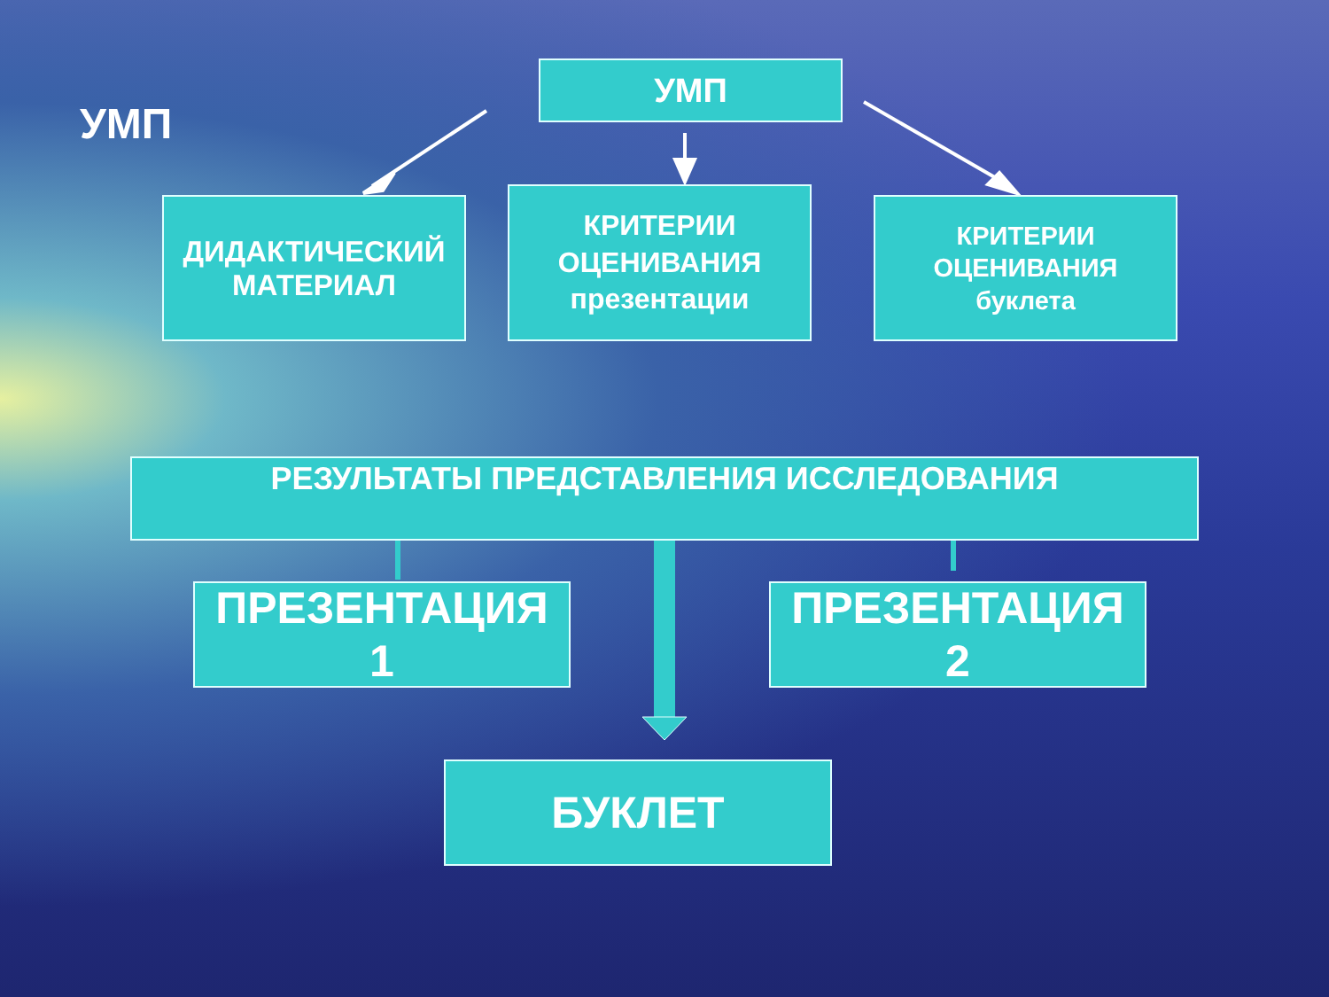УМП
УМП
ДИДАКТИЧЕСКИЙ
МАТЕРИАЛ
КРИТЕРИИ
ОЦЕНИВАНИЯ
презентации
КРИТЕРИИ
ОЦЕНИВАНИЯ
буклета
РЕЗУЛЬТАТЫ ПРЕДСТАВЛЕНИЯ ИССЛЕДОВАНИЯ
ПРЕЗЕНТАЦИЯ
1
ПРЕЗЕНТАЦИЯ
2
БУКЛЕТ